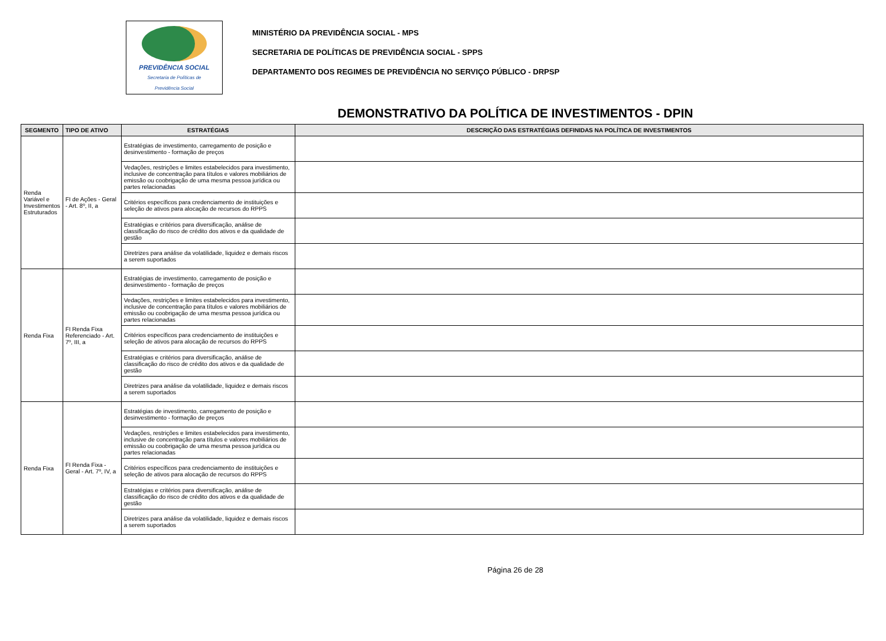PREVIDÊNCIA SOCIAL
Secretaria de Políticas de
Previdência Social
MINISTÉRIO DA PREVIDÊNCIA SOCIAL - MPS
SECRETARIA DE POLÍTICAS DE PREVIDÊNCIA SOCIAL - SPPS
DEPARTAMENTO DOS REGIMES DE PREVIDÊNCIA NO SERVIÇO PÚBLICO - DRPSP
DEMONSTRATIVO DA POLÍTICA DE INVESTIMENTOS - DPIN
| SEGMENTO | TIPO DE ATIVO | ESTRATÉGIAS | DESCRIÇÃO DAS ESTRATÉGIAS DEFINIDAS NA POLÍTICA DE INVESTIMENTOS |
| --- | --- | --- | --- |
| Renda Variável e Investimentos Estruturados | FI de Ações - Geral - Art. 8º, II, a | Estratégias de investimento, carregamento de posição e desinvestimento - formação de preços | |
| | | Vedações, restrições e limites estabelecidos para investimento, inclusive de concentração para títulos e valores mobiliários de emissão ou coobrigação de uma mesma pessoa jurídica ou partes relacionadas | |
| | | Critérios específicos para credenciamento de instituições e seleção de ativos para alocação de recursos do RPPS | |
| | | Estratégias e critérios para diversificação, análise de classificação do risco de crédito dos ativos e da qualidade de gestão | |
| | | Diretrizes para análise da volatilidade, liquidez e demais riscos a serem suportados | |
| Renda Fixa | FI Renda Fixa Referenciado - Art. 7º, III, a | Estratégias de investimento, carregamento de posição e desinvestimento - formação de preços | |
| | | Vedações, restrições e limites estabelecidos para investimento, inclusive de concentração para títulos e valores mobiliários de emissão ou coobrigação de uma mesma pessoa jurídica ou partes relacionadas | |
| | | Critérios específicos para credenciamento de instituições e seleção de ativos para alocação de recursos do RPPS | |
| | | Estratégias e critérios para diversificação, análise de classificação do risco de crédito dos ativos e da qualidade de gestão | |
| | | Diretrizes para análise da volatilidade, liquidez e demais riscos a serem suportados | |
| Renda Fixa | FI Renda Fixa - Geral - Art. 7º, IV, a | Estratégias de investimento, carregamento de posição e desinvestimento - formação de preços | |
| | | Vedações, restrições e limites estabelecidos para investimento, inclusive de concentração para títulos e valores mobiliários de emissão ou coobrigação de uma mesma pessoa jurídica ou partes relacionadas | |
| | | Critérios específicos para credenciamento de instituições e seleção de ativos para alocação de recursos do RPPS | |
| | | Estratégias e critérios para diversificação, análise de classificação do risco de crédito dos ativos e da qualidade de gestão | |
| | | Diretrizes para análise da volatilidade, liquidez e demais riscos a serem suportados | |
Página 26 de 28